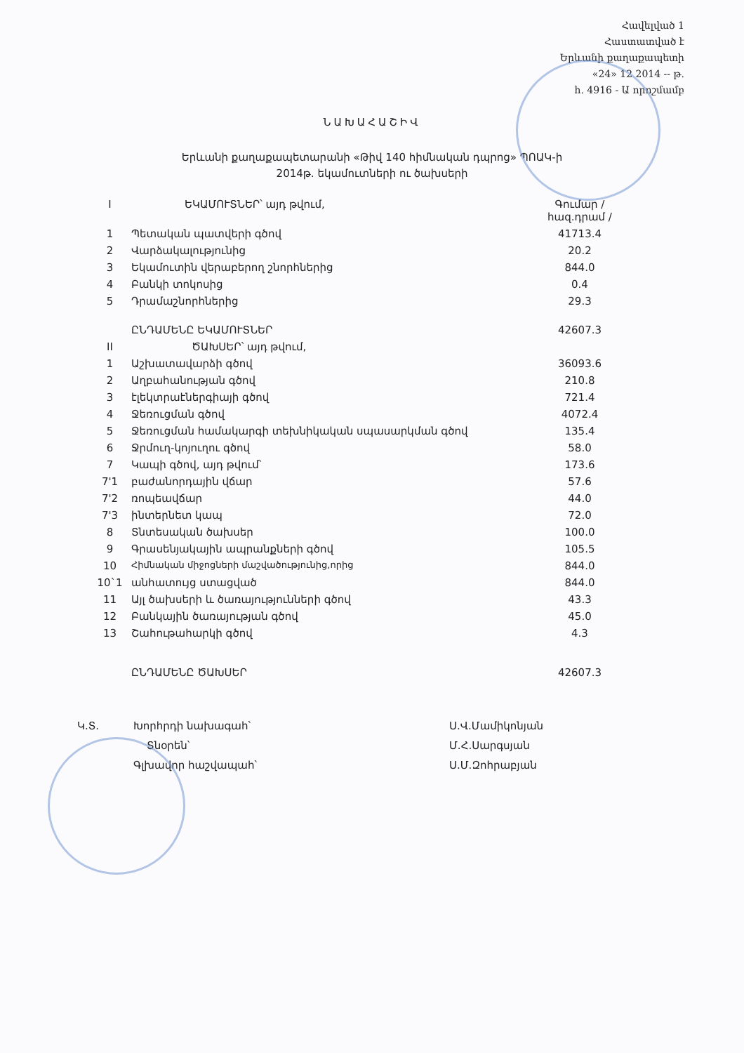Հավելված 1
Հաստատված է
Երևանի քաղաքապետի
«24» 12 2014 -- թ.
հ. 4916 - Ա որոշմամբ
ՆԱԽԱՀԱՇԻՎ
Երևանի քաղաքապետարանի «Թիվ 140 հիմնական դպրոց» ՊՈԱԿ-ի
2014թ. եկամուտների ու ծախսերի
| I | ԵԿԱՄՈՒՏՆԵՐ՝ այդ թվում, | Գումար /հազ.դրամ / |
| 1 | Պետական պատվերի գծով | 41713.4 |
| 2 | Վարձակալությունից | 20.2 |
| 3 | Եկամուտին վերաբերող շնորհներից | 844.0 |
| 4 | Բանկի տոկոսից | 0.4 |
| 5 | Դրամաշնորհներից | 29.3 |
| | ԸՆԴԱՄԵՆԸ ԵԿԱՄՈՒՏՆԵՐ | 42607.3 |
| II | ԾԱԽՍԵՐ՝ այդ թվում, | |
| 1 | Աշխատավարձի գծով | 36093.6 |
| 2 | Աղբահանության գծով | 210.8 |
| 3 | էլեկտրաէներգիայի գծով | 721.4 |
| 4 | Ջեռուցման գծով | 4072.4 |
| 5 | Ջեռուցման համակարգի տեխնիկական սպասարկման գծով | 135.4 |
| 6 | Ջրմուղ-կոյուղու գծով | 58.0 |
| 7 | Կապի գծով, այդ թվում՝ | 173.6 |
| 7'1 | բաժանորդային վճար | 57.6 |
| 7'2 | ռոպեավճար | 44.0 |
| 7'3 | ինտերնետ կապ | 72.0 |
| 8 | Տնտեսական ծախսեր | 100.0 |
| 9 | Գրասենյակային ապրանքների գծով | 105.5 |
| 10 | Հիմնական միջոցների մաշվածությունից,որից | 844.0 |
| 10`1 | անհատույց ստացված | 844.0 |
| 11 | Այլ ծախսերի և ծառայությունների գծով | 43.3 |
| 12 | Բանկային ծառայության գծով | 45.0 |
| 13 | Շահութահարկի գծով | 4.3 |
| | ԸՆԴԱՄԵՆԸ ԾԱԽՍԵՐ | 42607.3 |
Կ.Տ. Խորհրդի նախագահ՝
Տնօրեն՝
Գլխավոր հաշվապահ՝
Ս.Վ.Մամիկոնյան
Մ.Հ.Սարգսյան
Ս.Մ.Զոհրաբյան